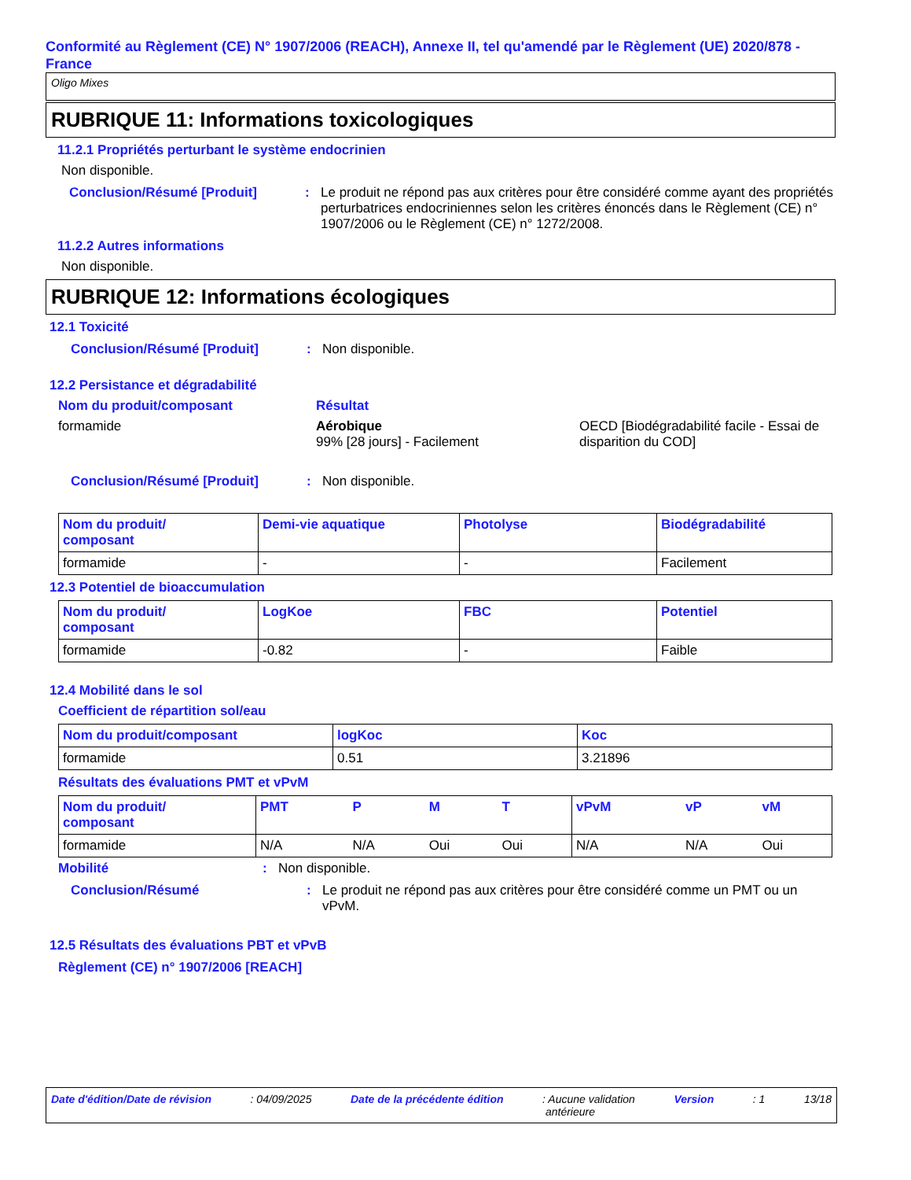Conformité au Règlement (CE) N° 1907/2006 (REACH), Annexe II, tel qu'amendé par le Règlement (UE) 2020/878 - France
Oligo Mixes
RUBRIQUE 11: Informations toxicologiques
11.2.1 Propriétés perturbant le système endocrinien
Non disponible.
Conclusion/Résumé [Produit]: Le produit ne répond pas aux critères pour être considéré comme ayant des propriétés perturbatrices endocriniennes selon les critères énoncés dans le Règlement (CE) n° 1907/2006 ou le Règlement (CE) n° 1272/2008.
11.2.2 Autres informations
Non disponible.
RUBRIQUE 12: Informations écologiques
12.1 Toxicité
Conclusion/Résumé [Produit]: Non disponible.
12.2 Persistance et dégradabilité
Nom du produit/composant
formamide
Résultat
Aérobique
99% [28 jours] - Facilement
OECD [Biodégradabilité facile - Essai de disparition du COD]
Conclusion/Résumé [Produit]: Non disponible.
| Nom du produit/ composant | Demi-vie aquatique | Photolyse | Biodégradabilité |
| --- | --- | --- | --- |
| formamide | - | - | Facilement |
12.3 Potentiel de bioaccumulation
| Nom du produit/ composant | LogKoe | FBC | Potentiel |
| --- | --- | --- | --- |
| formamide | -0.82 | - | Faible |
12.4 Mobilité dans le sol
Coefficient de répartition sol/eau
| Nom du produit/composant | logKoc | Koc |
| --- | --- | --- |
| formamide | 0.51 | 3.21896 |
Résultats des évaluations PMT et vPvM
| Nom du produit/ composant | PMT | P | M | T | vPvM | vP | vM |
| --- | --- | --- | --- | --- | --- | --- | --- |
| formamide | N/A | N/A | Oui | Oui | N/A | N/A | Oui |
Mobilité: Non disponible.
Conclusion/Résumé: Le produit ne répond pas aux critères pour être considéré comme un PMT ou un vPvM.
12.5 Résultats des évaluations PBT et vPvB
Règlement (CE) n° 1907/2006 [REACH]
Date d'édition/Date de révision: 04/09/2025 Date de la précédente édition: Aucune validation
antérieure Version: 1 13/18